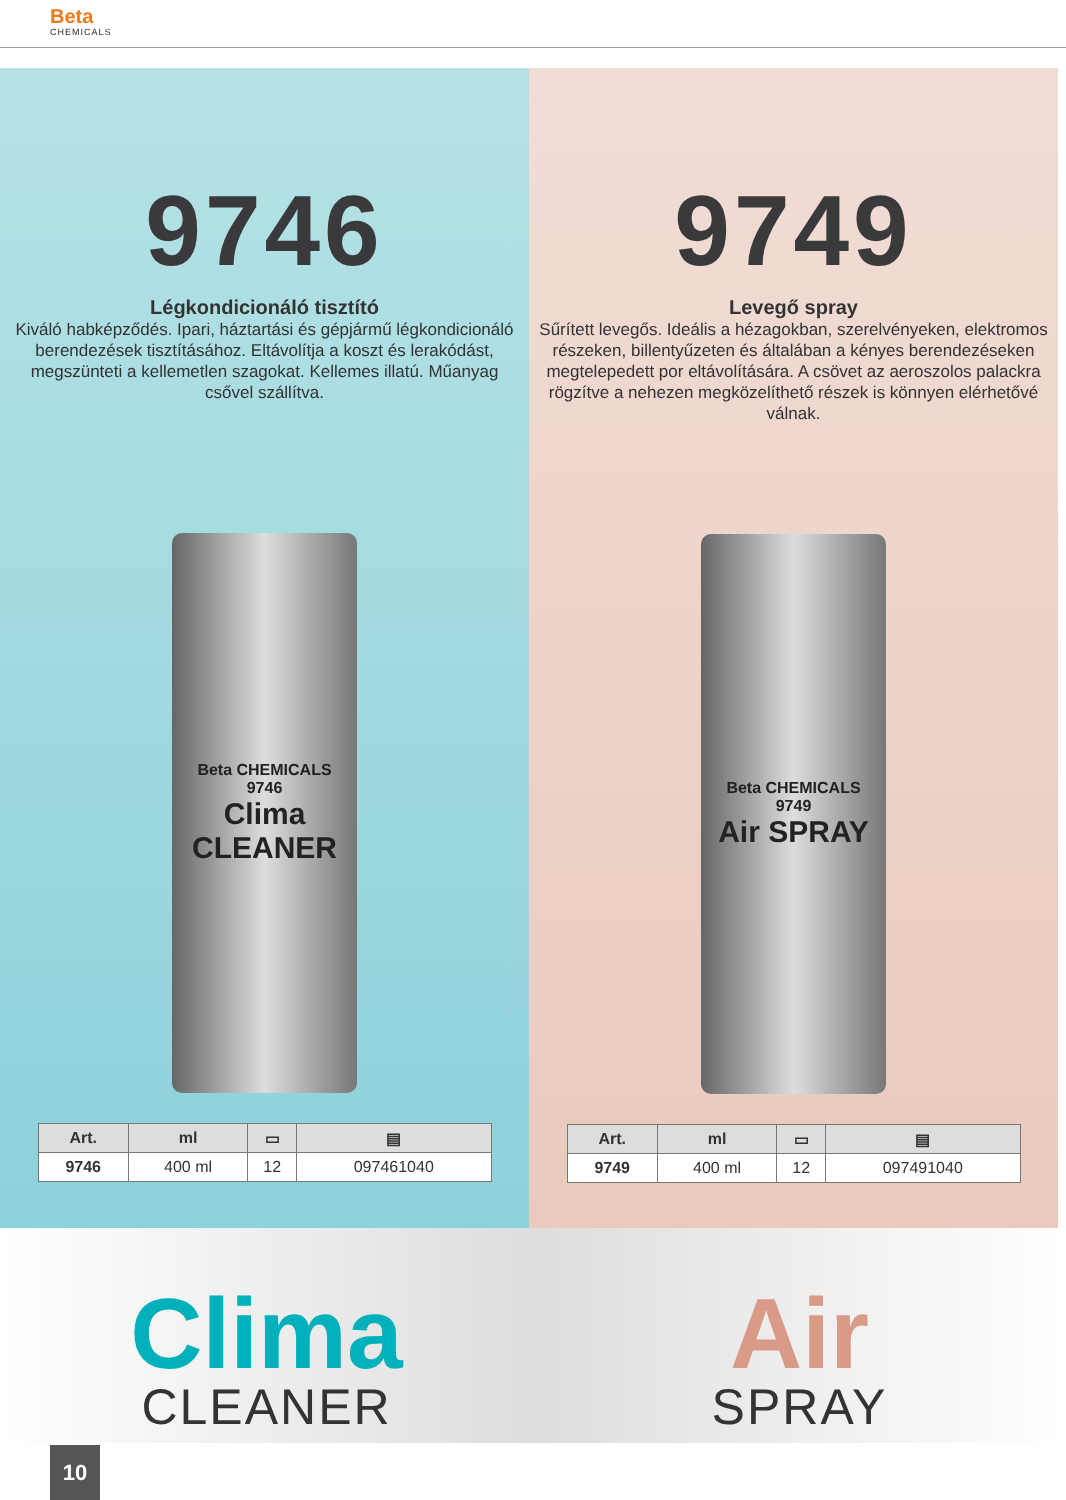Beta
CHEMICALS
9746
Légkondicionáló tisztító
Kiváló habképződés. Ipari, háztartási és gépjármű légkondicionáló berendezések tisztításához. Eltávolítja a koszt és lerakódást, megszünteti a kellemetlen szagokat. Kellemes illatú. Műanyag csővel szállítva.
Beta CHEMICALS
9746
Clima CLEANER
| Art. | ml | ▭ | ▤ |
| --- | --- | --- | --- |
| 9746 | 400 ml | 12 | 097461040 |
9749
Levegő spray
Sűrített levegős. Ideális a hézagokban, szerelvényeken, elektromos részeken, billentyűzeten és általában a kényes berendezéseken megtelepedett por eltávolítására. A csövet az aeroszolos palackra rögzítve a nehezen megközelíthető részek is könnyen elérhetővé válnak.
Beta CHEMICALS
9749
Air SPRAY
| Art. | ml | ▭ | ▤ |
| --- | --- | --- | --- |
| 9749 | 400 ml | 12 | 097491040 |
Clima
CLEANER
Air
SPRAY
10